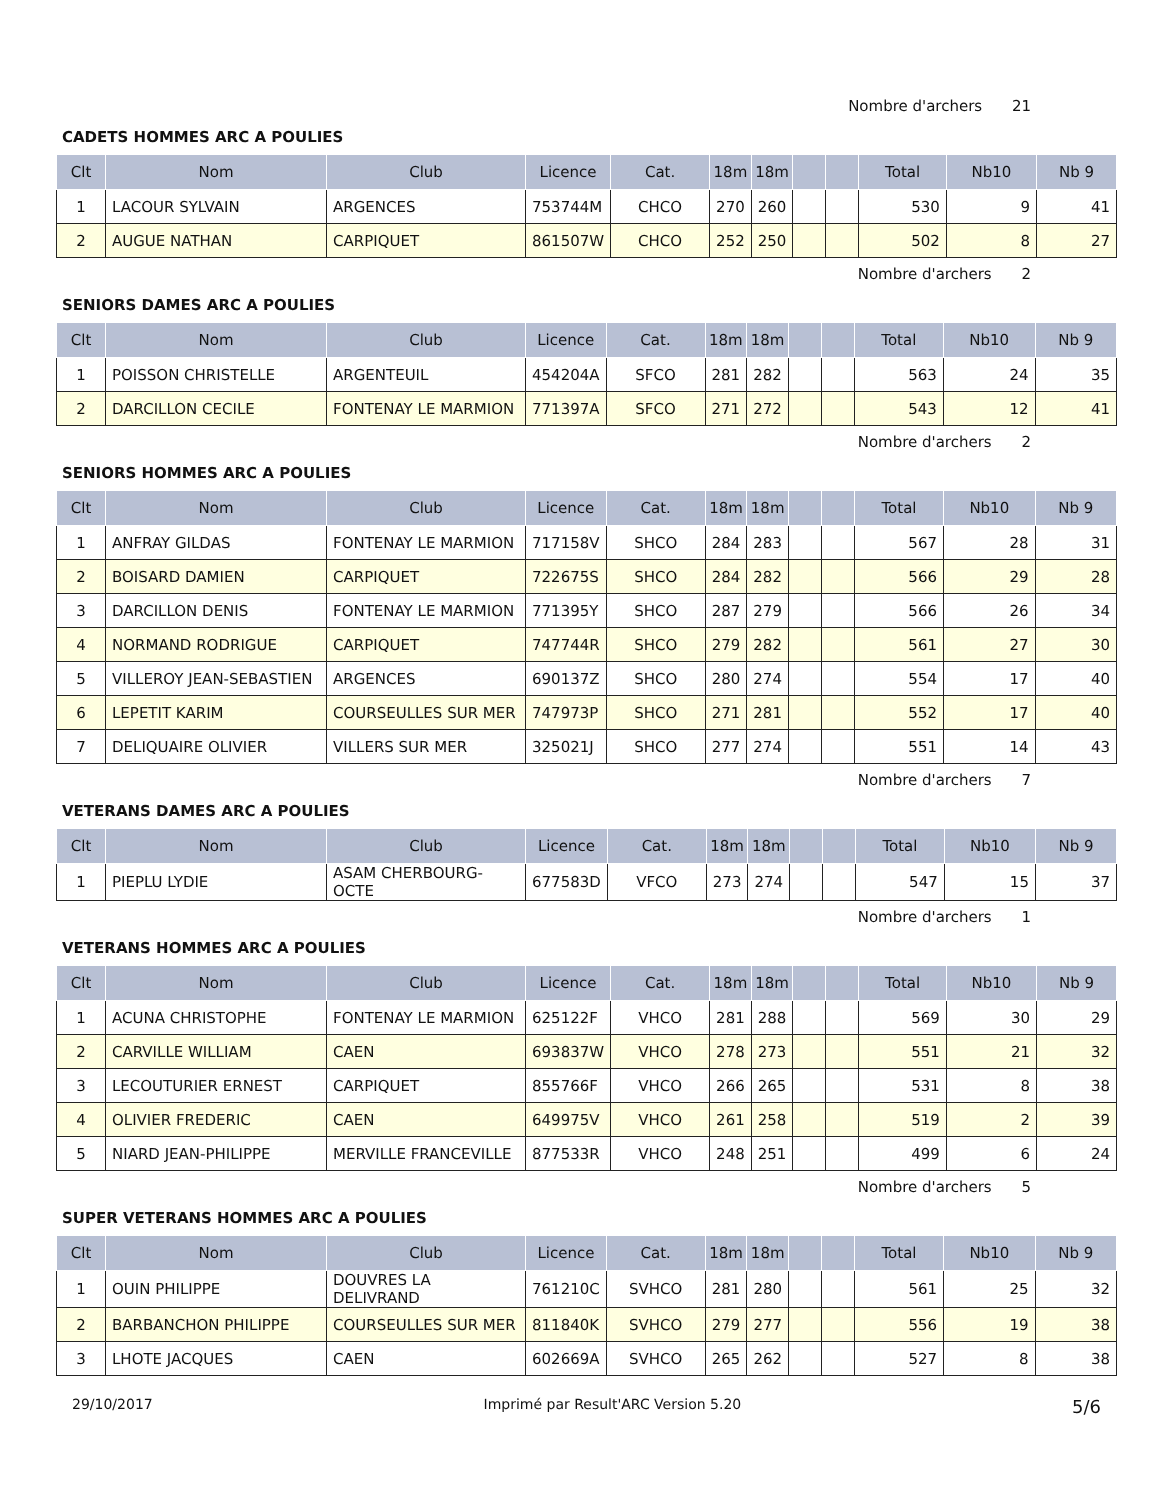Nombre d'archers 21
CADETS HOMMES ARC A POULIES
| Clt | Nom | Club | Licence | Cat. | 18m | 18m | | | Total | Nb10 | Nb 9 |
| --- | --- | --- | --- | --- | --- | --- | --- | --- | --- | --- | --- |
| 1 | LACOUR SYLVAIN | ARGENCES | 753744M | CHCO | 270 | 260 | | | 530 | 9 | 41 |
| 2 | AUGUE NATHAN | CARPIQUET | 861507W | CHCO | 252 | 250 | | | 502 | 8 | 27 |
Nombre d'archers 2
SENIORS DAMES ARC A POULIES
| Clt | Nom | Club | Licence | Cat. | 18m | 18m | | | Total | Nb10 | Nb 9 |
| --- | --- | --- | --- | --- | --- | --- | --- | --- | --- | --- | --- |
| 1 | POISSON CHRISTELLE | ARGENTEUIL | 454204A | SFCO | 281 | 282 | | | 563 | 24 | 35 |
| 2 | DARCILLON CECILE | FONTENAY LE MARMION | 771397A | SFCO | 271 | 272 | | | 543 | 12 | 41 |
Nombre d'archers 2
SENIORS HOMMES ARC A POULIES
| Clt | Nom | Club | Licence | Cat. | 18m | 18m | | | Total | Nb10 | Nb 9 |
| --- | --- | --- | --- | --- | --- | --- | --- | --- | --- | --- | --- |
| 1 | ANFRAY GILDAS | FONTENAY LE MARMION | 717158V | SHCO | 284 | 283 | | | 567 | 28 | 31 |
| 2 | BOISARD DAMIEN | CARPIQUET | 722675S | SHCO | 284 | 282 | | | 566 | 29 | 28 |
| 3 | DARCILLON DENIS | FONTENAY LE MARMION | 771395Y | SHCO | 287 | 279 | | | 566 | 26 | 34 |
| 4 | NORMAND RODRIGUE | CARPIQUET | 747744R | SHCO | 279 | 282 | | | 561 | 27 | 30 |
| 5 | VILLEROY JEAN-SEBASTIEN | ARGENCES | 690137Z | SHCO | 280 | 274 | | | 554 | 17 | 40 |
| 6 | LEPETIT KARIM | COURSEULLES SUR MER | 747973P | SHCO | 271 | 281 | | | 552 | 17 | 40 |
| 7 | DELIQUAIRE OLIVIER | VILLERS SUR MER | 325021J | SHCO | 277 | 274 | | | 551 | 14 | 43 |
Nombre d'archers 7
VETERANS DAMES ARC A POULIES
| Clt | Nom | Club | Licence | Cat. | 18m | 18m | | | Total | Nb10 | Nb 9 |
| --- | --- | --- | --- | --- | --- | --- | --- | --- | --- | --- | --- |
| 1 | PIEPLU LYDIE | ASAM CHERBOURG-OCTE | 677583D | VFCO | 273 | 274 | | | 547 | 15 | 37 |
Nombre d'archers 1
VETERANS HOMMES ARC A POULIES
| Clt | Nom | Club | Licence | Cat. | 18m | 18m | | | Total | Nb10 | Nb 9 |
| --- | --- | --- | --- | --- | --- | --- | --- | --- | --- | --- | --- |
| 1 | ACUNA CHRISTOPHE | FONTENAY LE MARMION | 625122F | VHCO | 281 | 288 | | | 569 | 30 | 29 |
| 2 | CARVILLE WILLIAM | CAEN | 693837W | VHCO | 278 | 273 | | | 551 | 21 | 32 |
| 3 | LECOUTURIER ERNEST | CARPIQUET | 855766F | VHCO | 266 | 265 | | | 531 | 8 | 38 |
| 4 | OLIVIER FREDERIC | CAEN | 649975V | VHCO | 261 | 258 | | | 519 | 2 | 39 |
| 5 | NIARD JEAN-PHILIPPE | MERVILLE FRANCEVILLE | 877533R | VHCO | 248 | 251 | | | 499 | 6 | 24 |
Nombre d'archers 5
SUPER VETERANS HOMMES ARC A POULIES
| Clt | Nom | Club | Licence | Cat. | 18m | 18m | | | Total | Nb10 | Nb 9 |
| --- | --- | --- | --- | --- | --- | --- | --- | --- | --- | --- | --- |
| 1 | OUIN PHILIPPE | DOUVRES LA DELIVRAND | 761210C | SVHCO | 281 | 280 | | | 561 | 25 | 32 |
| 2 | BARBANCHON PHILIPPE | COURSEULLES SUR MER | 811840K | SVHCO | 279 | 277 | | | 556 | 19 | 38 |
| 3 | LHOTE JACQUES | CAEN | 602669A | SVHCO | 265 | 262 | | | 527 | 8 | 38 |
29/10/2017 Imprimé par Result'ARC Version 5.20 5/6